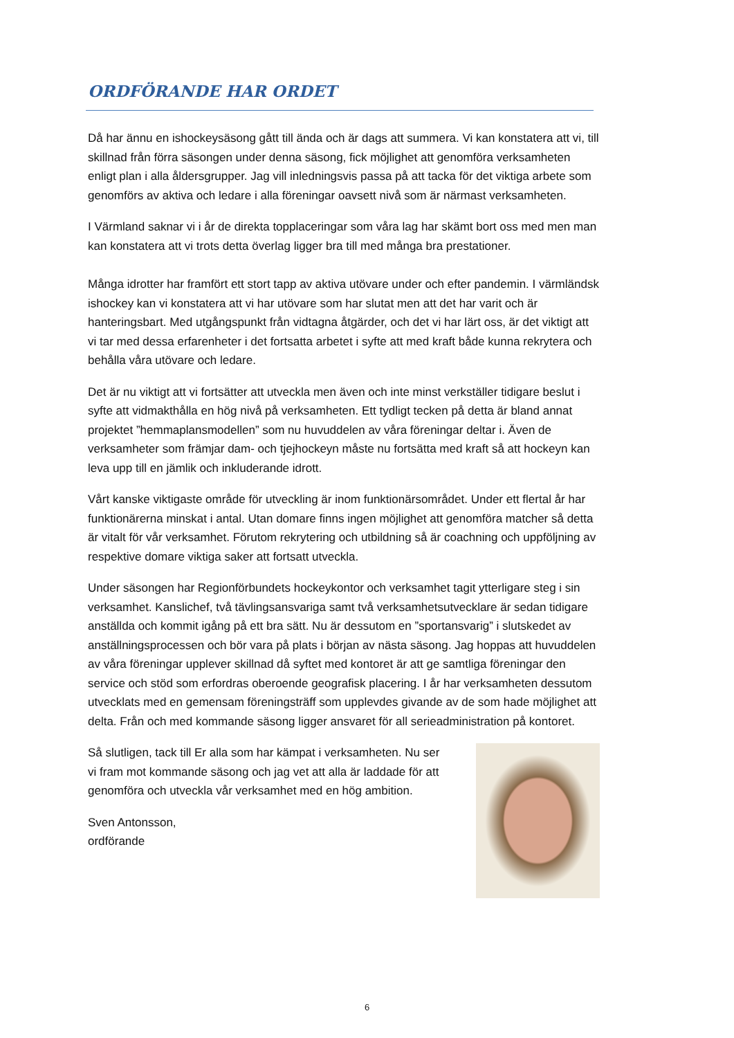ORDFÖRANDE HAR ORDET
Då har ännu en ishockeysäsong gått till ända och är dags att summera. Vi kan konstatera att vi, till skillnad från förra säsongen under denna säsong, fick möjlighet att genomföra verksamheten enligt plan i alla åldersgrupper. Jag vill inledningsvis passa på att tacka för det viktiga arbete som genomförs av aktiva och ledare i alla föreningar oavsett nivå som är närmast verksamheten.
I Värmland saknar vi i år de direkta topplaceringar som våra lag har skämt bort oss med men man kan konstatera att vi trots detta överlag ligger bra till med många bra prestationer.
Många idrotter har framfört ett stort tapp av aktiva utövare under och efter pandemin. I värmländsk ishockey kan vi konstatera att vi har utövare som har slutat men att det har varit och är hanteringsbart. Med utgångspunkt från vidtagna åtgärder, och det vi har lärt oss, är det viktigt att vi tar med dessa erfarenheter i det fortsatta arbetet i syfte att med kraft både kunna rekrytera och behålla våra utövare och ledare.
Det är nu viktigt att vi fortsätter att utveckla men även och inte minst verkställer tidigare beslut i syfte att vidmakthålla en hög nivå på verksamheten. Ett tydligt tecken på detta är bland annat projektet ”hemmaplansmodellen” som nu huvuddelen av våra föreningar deltar i. Även de verksamheter som främjar dam- och tjejhockeyn måste nu fortsätta med kraft så att hockeyn kan leva upp till en jämlik och inkluderande idrott.
Vårt kanske viktigaste område för utveckling är inom funktionärsområdet. Under ett flertal år har funktionärerna minskat i antal. Utan domare finns ingen möjlighet att genomföra matcher så detta är vitalt för vår verksamhet. Förutom rekrytering och utbildning så är coachning och uppföljning av respektive domare viktiga saker att fortsatt utveckla.
Under säsongen har Regionförbundets hockeykontor och verksamhet tagit ytterligare steg i sin verksamhet. Kanslichef, två tävlingsansvariga samt två verksamhetsutvecklare är sedan tidigare anställda och kommit igång på ett bra sätt. Nu är dessutom en ”sportansvarig” i slutskedet av anställningsprocessen och bör vara på plats i början av nästa säsong. Jag hoppas att huvuddelen av våra föreningar upplever skillnad då syftet med kontoret är att ge samtliga föreningar den service och stöd som erfordras oberoende geografisk placering. I år har verksamheten dessutom utvecklats med en gemensam föreningsträff som upplevdes givande av de som hade möjlighet att delta. Från och med kommande säsong ligger ansvaret för all serieadministration på kontoret.
Så slutligen, tack till Er alla som har kämpat i verksamheten. Nu ser vi fram mot kommande säsong och jag vet att alla är laddade för att genomföra och utveckla vår verksamhet med en hög ambition.
Sven Antonsson,
ordförande
6